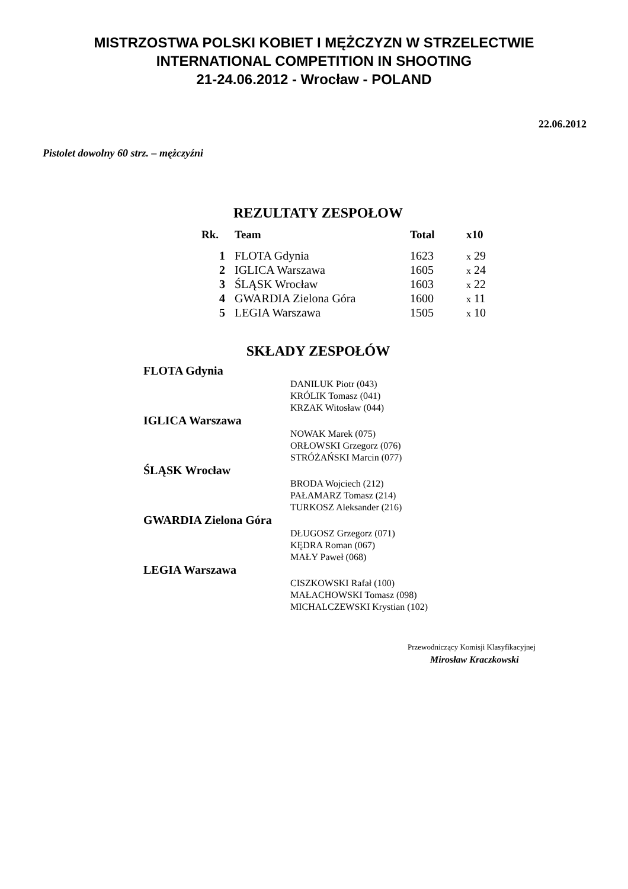MISTRZOSTWA POLSKI KOBIET I MĘŻCZYZN W STRZELECTWIE
INTERNATIONAL COMPETITION IN SHOOTING
21-24.06.2012 - Wrocław - POLAND
22.06.2012
Pistolet dowolny 60 strz. – mężczyźni
REZULTATY ZESPOŁOW
| Rk. | Team | Total | x10 |
| --- | --- | --- | --- |
| 1 | FLOTA Gdynia | 1623 | x 29 |
| 2 | IGLICA Warszawa | 1605 | x 24 |
| 3 | ŚLĄSK Wrocław | 1603 | x 22 |
| 4 | GWARDIA Zielona Góra | 1600 | x 11 |
| 5 | LEGIA Warszawa | 1505 | x 10 |
SKŁADY ZESPOŁÓW
FLOTA Gdynia
DANILUK Piotr (043)
KRÓLIK Tomasz (041)
KRZAK Witosław (044)
IGLICA Warszawa
NOWAK Marek (075)
ORŁOWSKI Grzegorz (076)
STRÓŻAŃSKI Marcin (077)
ŚLĄSK Wrocław
BRODA Wojciech (212)
PAŁAMARZ Tomasz (214)
TURKOSZ Aleksander (216)
GWARDIA Zielona Góra
DŁUGOSZ Grzegorz (071)
KĘDRA Roman (067)
MAŁY Paweł (068)
LEGIA Warszawa
CISZKOWSKI Rafał (100)
MAŁACHOWSKI Tomasz (098)
MICHALCZEWSKI Krystian (102)
Przewodniczący Komisji Klasyfikacyjnej
Mirosław Kraczkowski